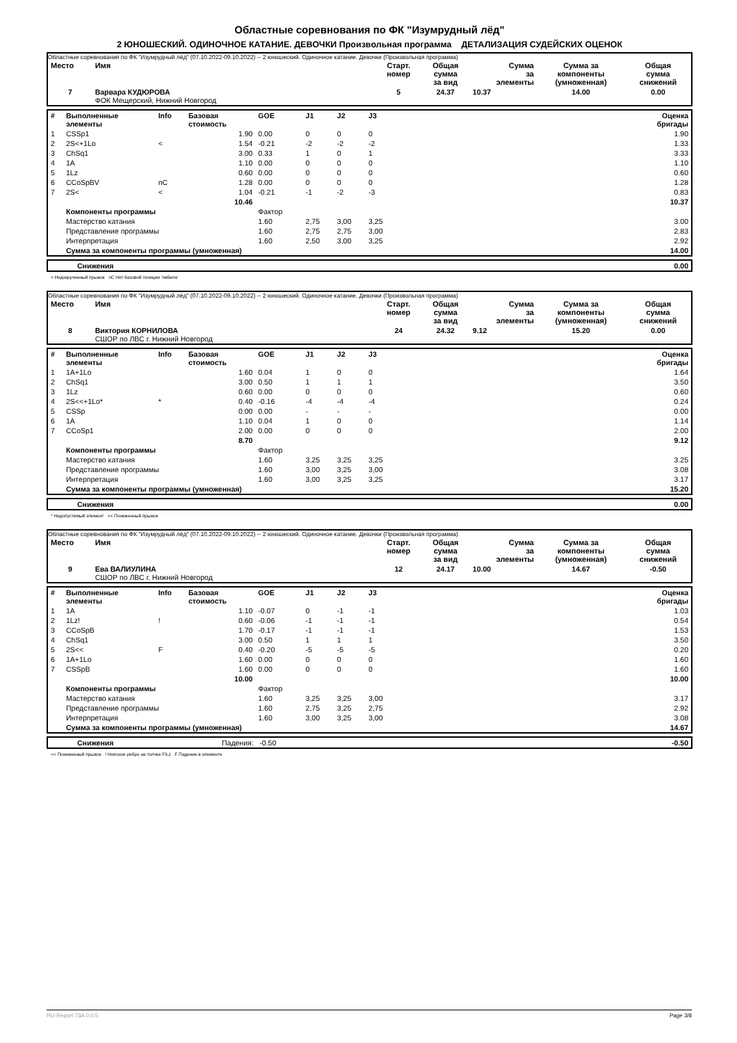Областные соревнования по ФК "Изумрудный лёд"
2 ЮНОШЕСКИЙ. ОДИНОЧНОЕ КАТАНИЕ. ДЕВОЧКИ Произвольная программа ДЕТАЛИЗАЦИЯ СУДЕЙСКИХ ОЦЕНОК
Областные соревнования по ФК "Изумрудный лёд" (07.10.2022-09.10.2022) -- 2 юношеский. Одиночное катание. Девочки (Произвольная программа)
| Место | Имя | Старт. номер | Общая сумма за вид | Сумма за элементы | Сумма за компоненты (умноженная) | Общая сумма снижений |
| --- | --- | --- | --- | --- | --- | --- |
| 7 | Варвара КУДЮРОВА ФОК Мещерский, Нижний Новгород | 5 | 24.37 | 10.37 | 14.00 | 0.00 |
| # | Выполненные элементы | Info | Базовая стоимость | GOE | J1 | J2 | J3 | | Оценка бригады |
| --- | --- | --- | --- | --- | --- | --- | --- | --- | --- |
| 1 | CSSp1 | | 1.90 | 0.00 | 0 | 0 | 0 | | 1.90 |
| 2 | 2S<+1Lo | < | 1.54 | -0.21 | -2 | -2 | -2 | | 1.33 |
| 3 | ChSq1 | | 3.00 | 0.33 | 1 | 0 | 1 | | 3.33 |
| 4 | 1A | | 1.10 | 0.00 | 0 | 0 | 0 | | 1.10 |
| 5 | 1Lz | | 0.60 | 0.00 | 0 | 0 | 0 | | 0.60 |
| 6 | CCoSpBV | nC | 1.28 | 0.00 | 0 | 0 | 0 | | 1.28 |
| 7 | 2S< | < | 1.04 | -0.21 | -1 | -2 | -3 | | 0.83 |
| | | | 10.46 | | | | | | 10.37 |
| | Компоненты программы | | | Фактор | | | | | |
| | Мастерство катания | | | 1.60 | 2,75 | 3,00 | 3,25 | | 3.00 |
| | Представление программы | | | 1.60 | 2,75 | 2,75 | 3,00 | | 2.83 |
| | Интерпретация | | | 1.60 | 2,50 | 3,00 | 3,25 | | 2.92 |
| | Сумма за компоненты программы (умноженная) | | | | | | | | 14.00 |
| | Снижения | 0.00 |
< Недокрученный прыжок nC Нет базовой позиции 'либела'
Областные соревнования по ФК "Изумрудный лёд" (07.10.2022-09.10.2022) -- 2 юношеский. Одиночное катание. Девочки (Произвольная программа)
| Место | Имя | Старт. номер | Общая сумма за вид | Сумма за элементы | Сумма за компоненты (умноженная) | Общая сумма снижений |
| --- | --- | --- | --- | --- | --- | --- |
| 8 | Виктория КОРНИЛОВА СШОР по ЛВС г. Нижний Новгород | 24 | 24.32 | 9.12 | 15.20 | 0.00 |
| # | Выполненные элементы | Info | Базовая стоимость | GOE | J1 | J2 | J3 | | Оценка бригады |
| --- | --- | --- | --- | --- | --- | --- | --- | --- | --- |
| 1 | 1A+1Lo | | 1.60 | 0.04 | 1 | 0 | 0 | | 1.64 |
| 2 | ChSq1 | | 3.00 | 0.50 | 1 | 1 | 1 | | 3.50 |
| 3 | 1Lz | | 0.60 | 0.00 | 0 | 0 | 0 | | 0.60 |
| 4 | 2S<<+1Lo* | * | 0.40 | -0.16 | -4 | -4 | -4 | | 0.24 |
| 5 | CSSp | | 0.00 | 0.00 | - | - | - | | 0.00 |
| 6 | 1A | | 1.10 | 0.04 | 1 | 0 | 0 | | 1.14 |
| 7 | CCoSp1 | | 2.00 | 0.00 | 0 | 0 | 0 | | 2.00 |
| | | | 8.70 | | | | | | 9.12 |
| | Компоненты программы | | | Фактор | | | | | |
| | Мастерство катания | | | 1.60 | 3,25 | 3,25 | 3,25 | | 3.25 |
| | Представление программы | | | 1.60 | 3,00 | 3,25 | 3,00 | | 3.08 |
| | Интерпретация | | | 1.60 | 3,00 | 3,25 | 3,25 | | 3.17 |
| | Сумма за компоненты программы (умноженная) | | | | | | | | 15.20 |
| | Снижения | 0.00 |
* Недопустимый элемент << Пониженный прыжок
Областные соревнования по ФК "Изумрудный лёд" (07.10.2022-09.10.2022) -- 2 юношеский. Одиночное катание. Девочки (Произвольная программа)
| Место | Имя | Старт. номер | Общая сумма за вид | Сумма за элементы | Сумма за компоненты (умноженная) | Общая сумма снижений |
| --- | --- | --- | --- | --- | --- | --- |
| 9 | Ева ВАЛИУЛИНА СШОР по ЛВС г. Нижний Новгород | 12 | 24.17 | 10.00 | 14.67 | -0.50 |
| # | Выполненные элементы | Info | Базовая стоимость | GOE | J1 | J2 | J3 | | Оценка бригады |
| --- | --- | --- | --- | --- | --- | --- | --- | --- | --- |
| 1 | 1A | | 1.10 | -0.07 | 0 | -1 | -1 | | 1.03 |
| 2 | 1Lz! | ! | 0.60 | -0.06 | -1 | -1 | -1 | | 0.54 |
| 3 | CCoSpB | | 1.70 | -0.17 | -1 | -1 | -1 | | 1.53 |
| 4 | ChSq1 | | 3.00 | 0.50 | 1 | 1 | 1 | | 3.50 |
| 5 | 2S<< | F | 0.40 | -0.20 | -5 | -5 | -5 | | 0.20 |
| 6 | 1A+1Lo | | 1.60 | 0.00 | 0 | 0 | 0 | | 1.60 |
| 7 | CSSpB | | 1.60 | 0.00 | 0 | 0 | 0 | | 1.60 |
| | | | 10.00 | | | | | | 10.00 |
| | Компоненты программы | | | Фактор | | | | | |
| | Мастерство катания | | | 1.60 | 3,25 | 3,25 | 3,00 | | 3.17 |
| | Представление программы | | | 1.60 | 2,75 | 3,25 | 2,75 | | 2.92 |
| | Интерпретация | | | 1.60 | 3,00 | 3,25 | 3,00 | | 3.08 |
| | Сумма за компоненты программы (умноженная) | | | | | | | | 14.67 |
| | Снижения | Падения: -0.50 | -0.50 |
<< Пониженный прыжок ! Неясное ребро на толчке F/Lz F Падение в элементе
RU-Report 73A 0.0.5 Page 3/8